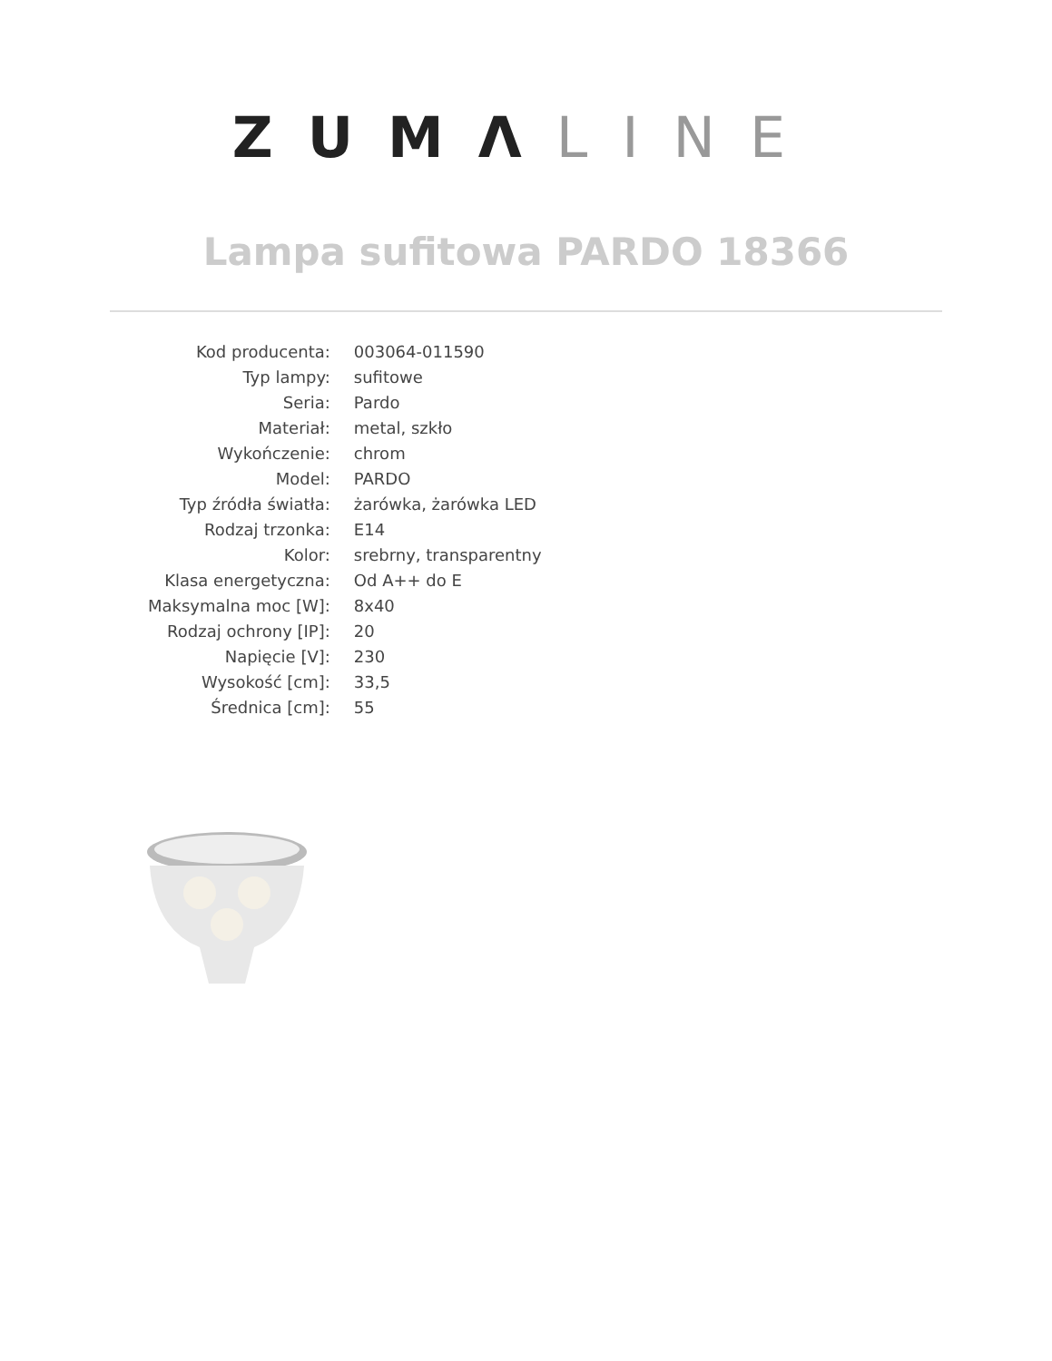ZUMΛ LINE
Lampa sufitowa PARDO 18366
| Kod producenta: | 003064-011590 |
| Typ lampy: | sufitowe |
| Seria: | Pardo |
| Materiał: | metal, szkło |
| Wykończenie: | chrom |
| Model: | PARDO |
| Typ źródła światła: | żarówka, żarówka LED |
| Rodzaj trzonka: | E14 |
| Kolor: | srebrny, transparentny |
| Klasa energetyczna: | Od A++ do E |
| Maksymalna moc [W]: | 8x40 |
| Rodzaj ochrony [IP]: | 20 |
| Napięcie [V]: | 230 |
| Wysokość [cm]: | 33,5 |
| Średnica [cm]: | 55 |